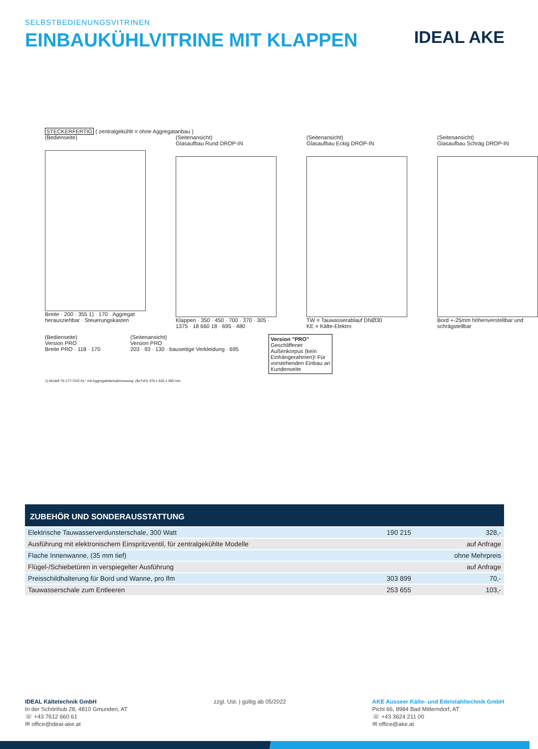SELBSTBEDIENUNGSVITRINEN
EINBAUKÜHLVITRINE MIT KLAPPEN
IDEAL AKE
STECKERFERTIG ( zentralgekühlt = ohne Aggregatanbau )
(Bedienseite)
Breite · 200 · 355 1) · 170 · Aggregat herausziehbar · Steuerungskasten
(Seitenansicht)
Glasaufbau Rund DROP-IN
Klappen · 350 · 450 · 700 · 370 · 305 · 1375 · 18 660 18 · 695 · 480
(Seitenansicht)
Glasaufbau Eckig DROP-IN
TW = Tauwasserablauf DNØ30
KE = Kälte-Elektro
(Seitenansicht)
Glasaufbau Schräg DROP-IN
Bord +-25mm höhenverstellbar und schrägstellbar
(Bedienseite)
Version PRO
Breite PRO · 118 · 170
(Seitenansicht)
Version PRO
203 · 93 · 130 · bauseitige Verkleidung · 695
Version "PRO"
Geschliffener Außenkorpus (kein Einhängerahmen)! Für vorstehenden Einbau an Kundenseite
1) Modell "G-177-70-E KL" mit Aggregatsfachabmessung: (BxTxH) 370 x 520 x 350 mm
ZUBEHÖR UND SONDERAUSSTATTUNG
| Elektrische Tauwasserverdunsterschale, 300 Watt | 190 215 | 328,- |
| Ausführung mit elektronischem Einspritzventil, für zentralgekühlte Modelle | | auf Anfrage |
| Flache Innenwanne, (35 mm tief) | | ohne Mehrpreis |
| Flügel-/Schiebetüren in verspiegelter Ausführung | | auf Anfrage |
| Preisschildhalterung für Bord und Wanne, pro lfm | 303 899 | 70,- |
| Tauwasserschale zum Entleeren | 253 655 | 103,- |
IDEAL Kältetechnik GmbH
In der Schörihub 28, 4810 Gmunden, AT
☏ +43 7612 660 61
✉ office@ideal-ake.at
zzgl. Ust. | gültig ab 05/2022 AKE Ausseer Kälte- und Edelstahltechnik GmbH
Pichl 66, 8984 Bad Mitterndorf, AT
☏ +43 3624 211 00
✉ office@ake.at